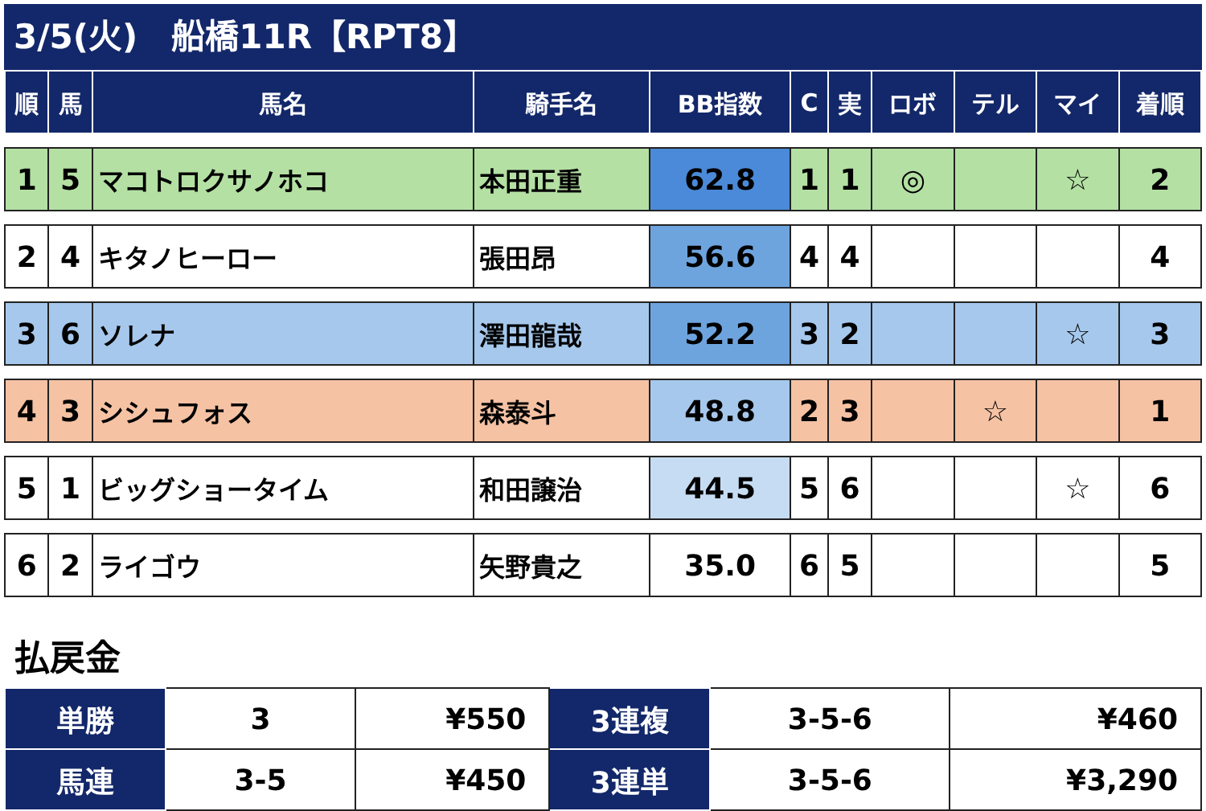3/5(火)　船橋11R【RPT8】
| 順 | 馬 | 馬名 | 騎手名 | BB指数 | C | 実 | ロボ | テル | マイ | 着順 |
| --- | --- | --- | --- | --- | --- | --- | --- | --- | --- | --- |
| 1 | 5 | マコトロクサノホコ | 本田正重 | 62.8 | 1 | 1 | ◎ | | ☆ | 2 |
| 2 | 4 | キタノヒーロー | 張田昂 | 56.6 | 4 | 4 | | | | 4 |
| 3 | 6 | ソレナ | 澤田龍哉 | 52.2 | 3 | 2 | | | ☆ | 3 |
| 4 | 3 | シシュフォス | 森泰斗 | 48.8 | 2 | 3 | | ☆ | | 1 |
| 5 | 1 | ビッグショータイム | 和田譲治 | 44.5 | 5 | 6 | | | ☆ | 6 |
| 6 | 2 | ライゴウ | 矢野貴之 | 35.0 | 6 | 5 | | | | 5 |
払戻金
| 単勝 | 3 | ¥550 | 3連複 | 3-5-6 | ¥460 |
| 馬連 | 3-5 | ¥450 | 3連単 | 3-5-6 | ¥3,290 |